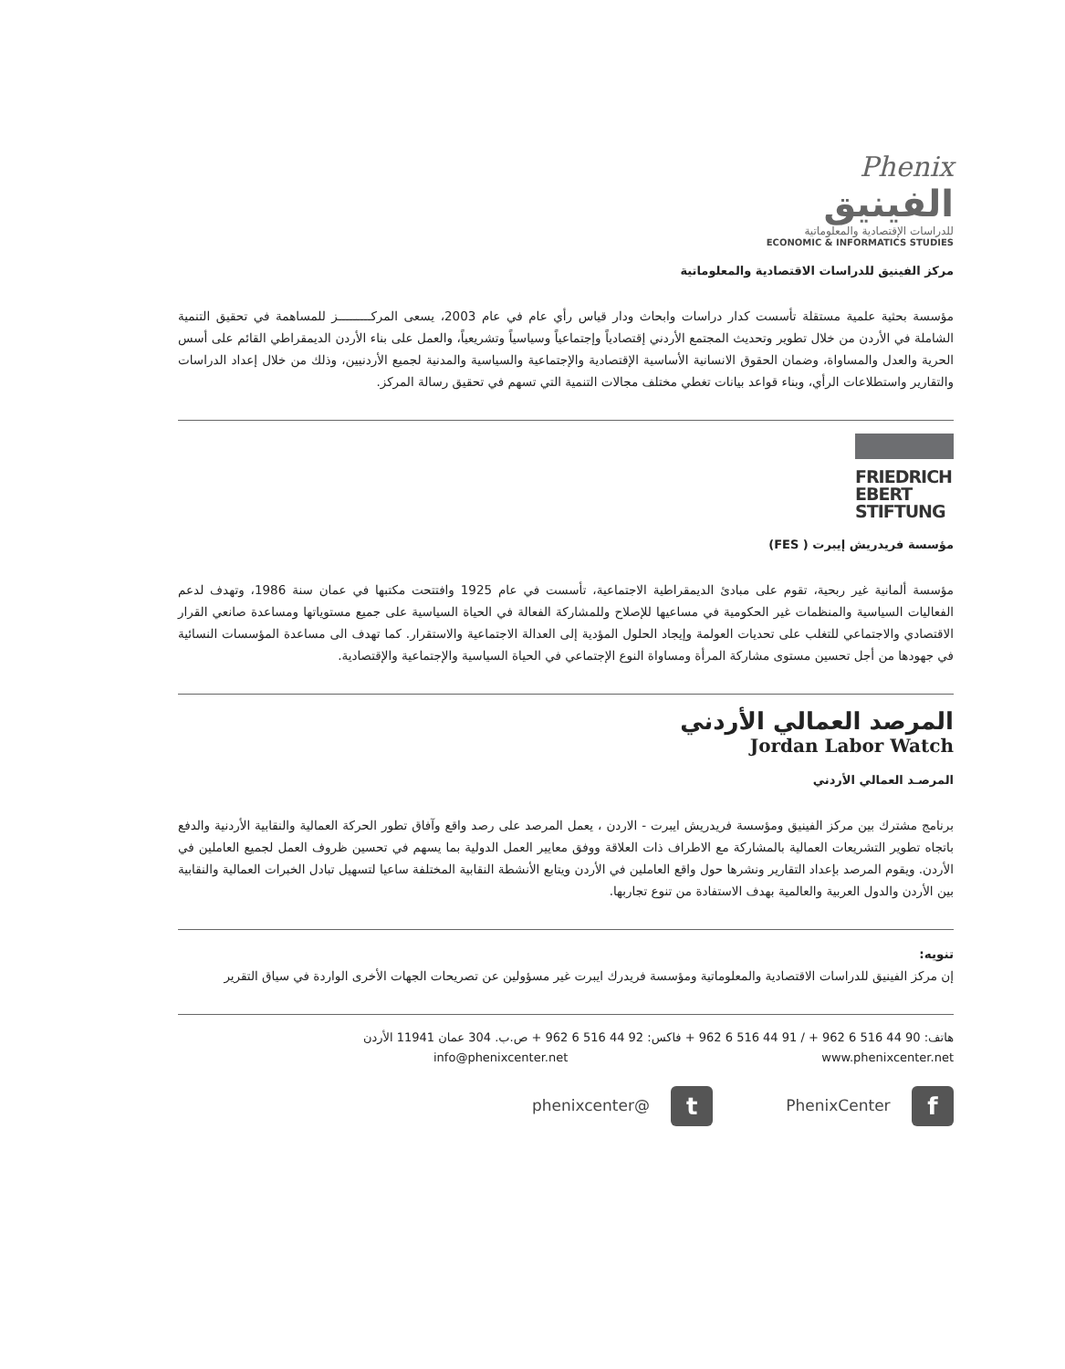Phenix
الفينيق
للدراسات الإقتصادية والمعلوماتية
ECONOMIC & INFORMATICS STUDIES
مركز الفينيق للدراسات الاقتصادية والمعلوماتية
مؤسسة بحثية علمية مستقلة تأسست كدار دراسات وابحاث ودار قياس رأي عام في عام 2003، يسعى المركـــــــــز للمساهمة في تحقيق التنمية الشاملة في الأردن من خلال تطوير وتحديث المجتمع الأردني إقتصادياً وإجتماعياً وسياسياً وتشريعياً، والعمل على بناء الأردن الديمقراطي القائم على أسس الحرية والعدل والمساواة، وضمان الحقوق الانسانية الأساسية الإقتصادية والإجتماعية والسياسية والمدنية لجميع الأردنيين، وذلك من خلال إعداد الدراسات والتقارير واستطلاعات الرأي، وبناء قواعد بيانات تغطي مختلف مجالات التنمية التي تسهم في تحقيق رسالة المركز.
FRIEDRICH
EBERT
STIFTUNG
مؤسسة فريدريش إيبرت ( FES)
مؤسسة ألمانية غير ربحية، تقوم على مبادئ الديمقراطية الاجتماعية، تأسست في عام 1925 وافتتحت مكتبها في عمان سنة 1986، وتهدف لدعم الفعاليات السياسية والمنظمات غير الحكومية في مساعيها للإصلاح وللمشاركة الفعالة في الحياة السياسية على جميع مستوياتها ومساعدة صانعي القرار الاقتصادي والاجتماعي للتغلب على تحديات العولمة وإيجاد الحلول المؤدية إلى العدالة الاجتماعية والاستقرار. كما تهدف الى مساعدة المؤسسات النسائية في جهودها من أجل تحسين مستوى مشاركة المرأة ومساواة النوع الإجتماعي في الحياة السياسية والإجتماعية والإقتصادية.
المرصد العمالي الأردني
Jordan Labor Watch
المرصـد العمالي الأردني
برنامج مشترك بين مركز الفينيق ومؤسسة فريدريش ايبرت - الاردن ، يعمل المرصد على رصد واقع وآفاق تطور الحركة العمالية والنقابية الأردنية والدفع باتجاه تطوير التشريعات العمالية بالمشاركة مع الاطراف ذات العلاقة ووفق معايير العمل الدولية بما يسهم في تحسين ظروف العمل لجميع العاملين في الأردن. ويقوم المرصد بإعداد التقارير ونشرها حول واقع العاملين في الأردن ويتابع الأنشطة النقابية المختلفة ساعيا لتسهيل تبادل الخبرات العمالية والنقابية بين الأردن والدول العربية والعالمية بهدف الاستفادة من تنوع تجاربها.
تنويه:
إن مركز الفينيق للدراسات الاقتصادية والمعلوماتية ومؤسسة فريدرك ايبرت غير مسؤولين عن تصريحات الجهات الأخرى الواردة في سياق التقرير
هاتف: 90 44 516 6 962 + / 91 44 516 6 962 + فاكس: 92 44 516 6 962 + ص.ب. 304 عمان 11941 الأردن
info@phenixcenter.net www.phenixcenter.net
f PhenixCenter t @phenixcenter